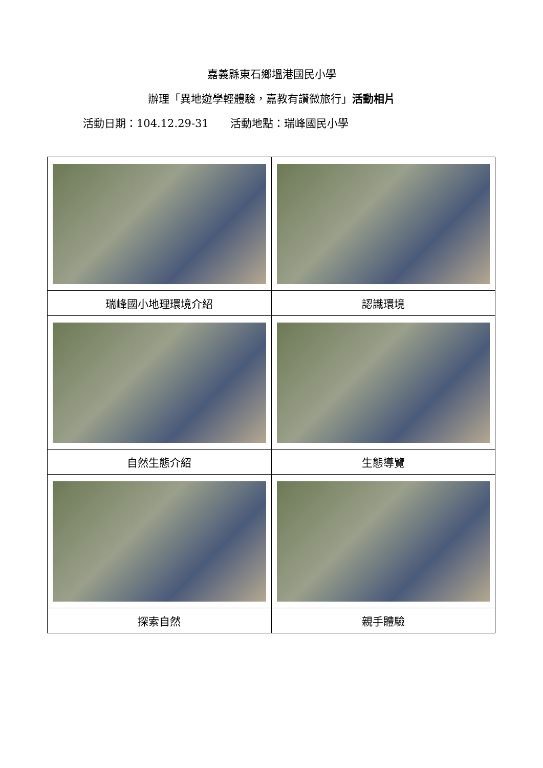嘉義縣東石鄉塭港國民小學
辦理「異地遊學輕體驗，嘉教有讚微旅行」活動相片
活動日期：104.12.29-31　　活動地點：瑞峰國民小學
| 瑞峰國小地理環境介紹 | 認識環境 |
| 自然生態介紹 | 生態導覽 |
| 探索自然 | 親手體驗 |